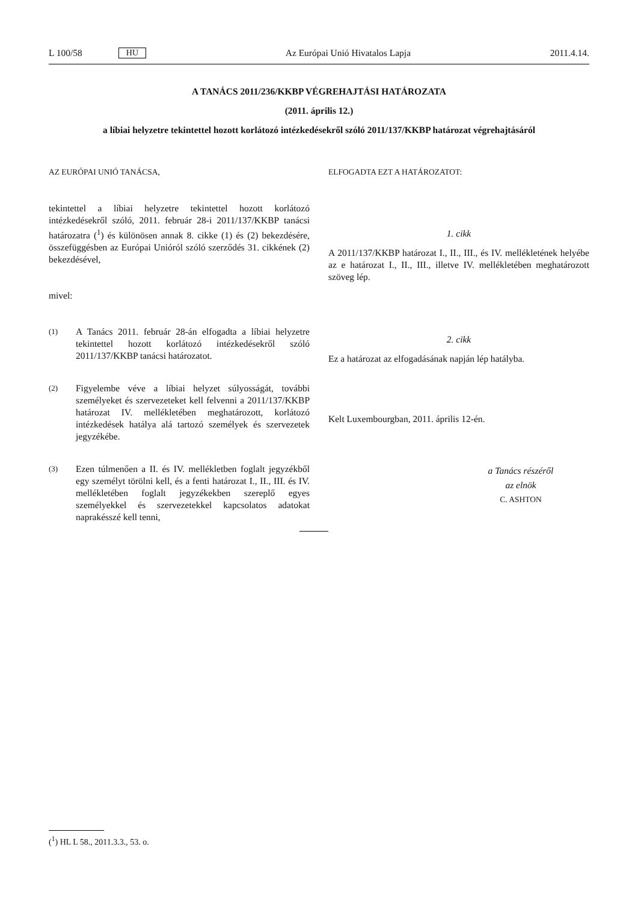L 100/58 HU Az Európai Unió Hivatalos Lapja 2011.4.14.
A TANÁCS 2011/236/KKBP VÉGREHAJTÁSI HATÁROZATA
(2011. április 12.)
a líbiai helyzetre tekintettel hozott korlátozó intézkedésekről szóló 2011/137/KKBP határozat végrehajtásáról
AZ EURÓPAI UNIÓ TANÁCSA,
tekintettel a líbiai helyzetre tekintettel hozott korlátozó intézkedésekről szóló, 2011. február 28-i 2011/137/KKBP tanácsi határozatra (<sup>1</sup>) és különösen annak 8. cikke (1) és (2) bekezdésére, összefüggésben az Európai Unióról szóló szerződés 31. cikkének (2) bekezdésével,
mivel:
(1)
A Tanács 2011. február 28-án elfogadta a líbiai helyzetre tekintettel hozott korlátozó intézkedésekről szóló 2011/137/KKBP tanácsi határozatot.
(2)
Figyelembe véve a líbiai helyzet súlyosságát, további személyeket és szervezeteket kell felvenni a 2011/137/KKBP határozat IV. mellékletében meghatározott, korlátozó intézkedések hatálya alá tartozó személyek és szervezetek jegyzékébe.
(3)
Ezen túlmenően a II. és IV. mellékletben foglalt jegyzékből egy személyt törölni kell, és a fenti határozat I., II., III. és IV. mellékletében foglalt jegyzékekben szereplő egyes személyekkel és szervezetekkel kapcsolatos adatokat naprakésszé kell tenni,
ELFOGADTA EZT A HATÁROZATOT:
1. cikk
A 2011/137/KKBP határozat I., II., III., és IV. mellékletének helyébe az e határozat I., II., III., illetve IV. mellékletében meghatározott szöveg lép.
2. cikk
Ez a határozat az elfogadásának napján lép hatályba.
Kelt Luxembourgban, 2011. április 12-én.
a Tanács részéről
az elnök
C. ASHTON
(<sup>1</sup>) HL L 58., 2011.3.3., 53. o.